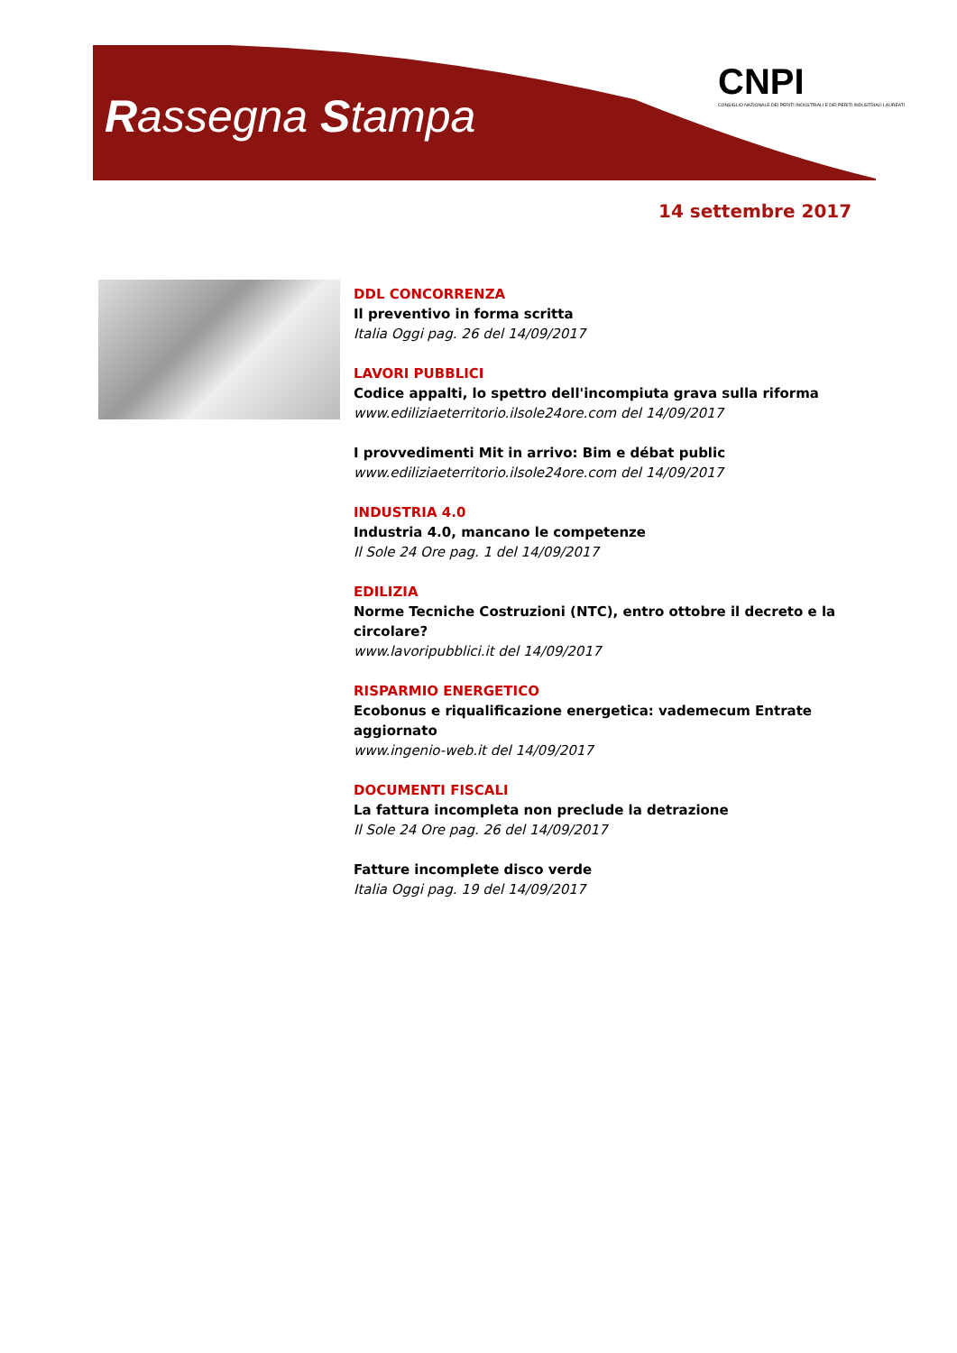Rassegna Stampa
CNPI
CONSIGLIO NAZIONALE DEI PERITI INDUSTRIALI E DEI PERITI INDUSTRIALI LAUREATI
14 settembre 2017
DDL CONCORRENZA
Il preventivo in forma scritta
Italia Oggi pag. 26 del 14/09/2017
LAVORI PUBBLICI
Codice appalti, lo spettro dell'incompiuta grava sulla riforma
www.ediliziaeterritorio.ilsole24ore.com del 14/09/2017
I provvedimenti Mit in arrivo: Bim e débat public
www.ediliziaeterritorio.ilsole24ore.com del 14/09/2017
INDUSTRIA 4.0
Industria 4.0, mancano le competenze
Il Sole 24 Ore pag. 1 del 14/09/2017
EDILIZIA
Norme Tecniche Costruzioni (NTC), entro ottobre il decreto e la circolare?
www.lavoripubblici.it del 14/09/2017
RISPARMIO ENERGETICO
Ecobonus e riqualificazione energetica: vademecum Entrate aggiornato
www.ingenio-web.it del 14/09/2017
DOCUMENTI FISCALI
La fattura incompleta non preclude la detrazione
Il Sole 24 Ore pag. 26 del 14/09/2017
Fatture incomplete disco verde
Italia Oggi pag. 19 del 14/09/2017